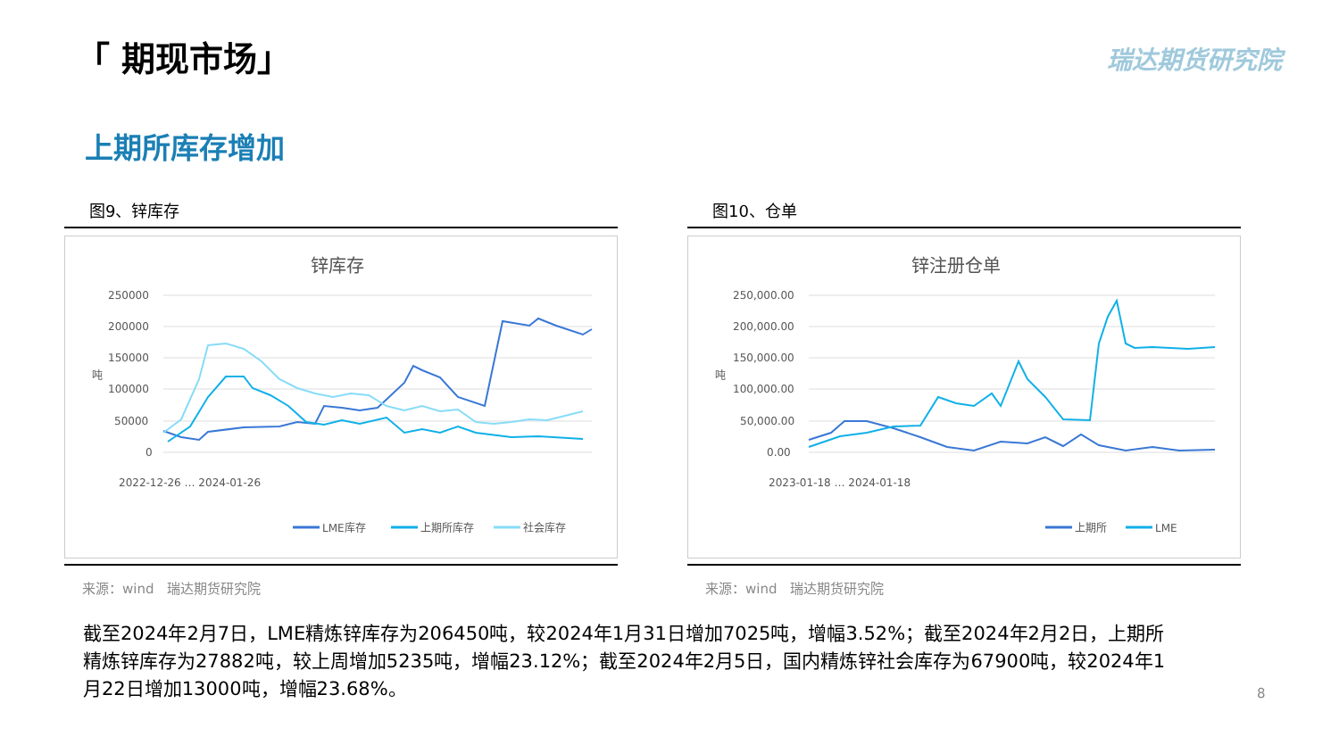「 期现市场」 瑞达期货研究院
上期所库存增加
图9、锌库存
锌库存
250000
200000
150000
100000
50000
0
吨
2022-12-26 … 2024-01-26
LME库存
上期所库存
社会库存
来源：wind　瑞达期货研究院
图10、仓单
锌注册仓单
250,000.00
200,000.00
150,000.00
100,000.00
50,000.00
0.00
吨
2023-01-18 … 2024-01-18
上期所
LME
来源：wind　瑞达期货研究院
截至2024年2月7日，LME精炼锌库存为206450吨，较2024年1月31日增加7025吨，增幅3.52%；截至2024年2月2日，上期所精炼锌库存为27882吨，较上周增加5235吨，增幅23.12%；截至2024年2月5日，国内精炼锌社会库存为67900吨，较2024年1月22日增加13000吨，增幅23.68%。
8